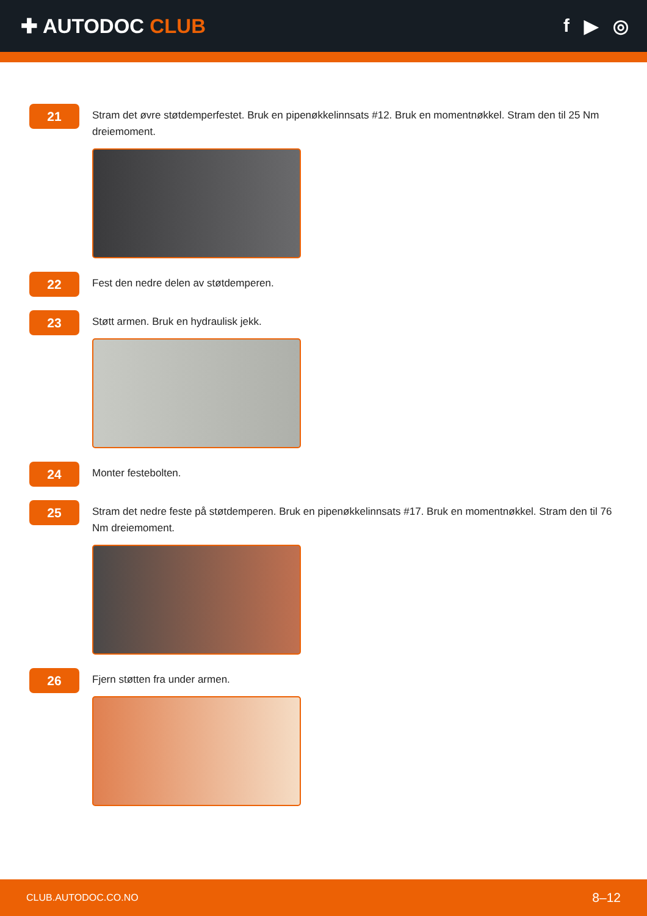✚ AUTODOC CLUB f ▶ ◎
21
Stram det øvre støtdemperfestet. Bruk en pipenøkkelinnsats #12. Bruk en momentnøkkel. Stram den til 25 Nm dreiemoment.
22
Fest den nedre delen av støtdemperen.
23
Støtt armen. Bruk en hydraulisk jekk.
24
Monter festebolten.
25
Stram det nedre feste på støtdemperen. Bruk en pipenøkkelinnsats #17. Bruk en momentnøkkel. Stram den til 76 Nm dreiemoment.
26
Fjern støtten fra under armen.
CLUB.AUTODOC.CO.NO 8–12